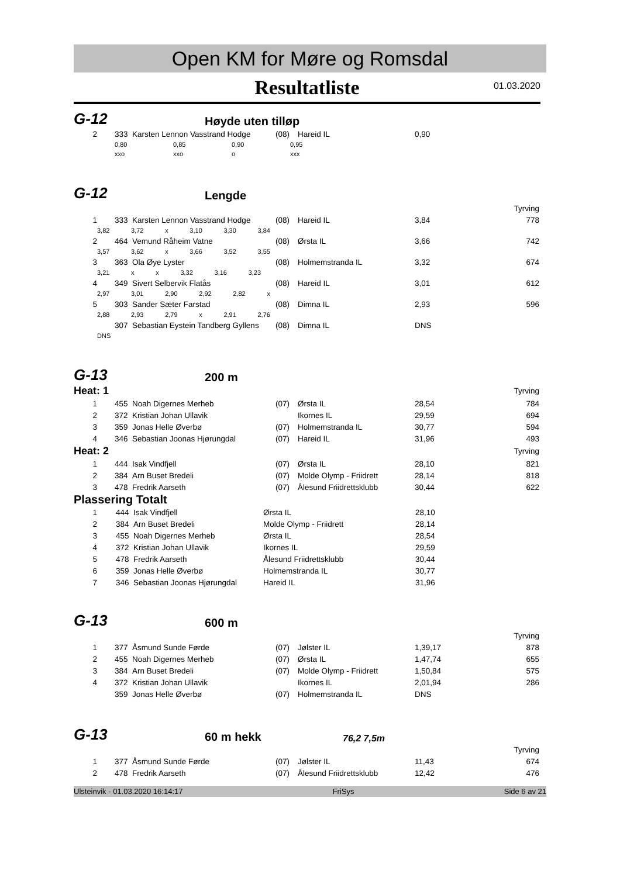Open KM for Møre og Romsdal
Resultatliste
01.03.2020
G-12 Høyde uten tilløp
| 2 | | 333 | Karsten Lennon Vasstrand Hodge | (08) | Hareid IL | 0,90 | |
| 0,80 | 0,85 | 0,90 | 0,95 |
| xxo | xxo | o | xxx |
G-12 Lengde
| Tyrving | | | | | | | |
| 1 | | 333 | Karsten Lennon Vasstrand Hodge | (08) | Hareid IL | 3,84 | 778 |
| | 3,82 3,72 x 3,10 3,30 3,84 | | | | | | |
| 2 | | 464 | Vemund Råheim Vatne | (08) | Ørsta IL | 3,66 | 742 |
| | 3,57 3,62 x 3,66 3,52 3,55 | | | | | | |
| 3 | | 363 | Ola Øye Lyster | (08) | Holmemstranda IL | 3,32 | 674 |
| | 3,21 x x 3,32 3,16 3,23 | | | | | | |
| 4 | | 349 | Sivert Selbervik Flatås | (08) | Hareid IL | 3,01 | 612 |
| | 2,97 3,01 2,90 2,92 2,82 x | | | | | | |
| 5 | | 303 | Sander Sæter Farstad | (08) | Dimna IL | 2,93 | 596 |
| | 2,88 2,93 2,79 x 2,91 2,76 | | | | | | |
| | | 307 | Sebastian Eystein Tandberg Gyllens | (08) | Dimna IL | DNS | |
| | DNS | | | | | | |
G-13 200 m
| Heat: 1 | | | | | | | Tyrving |
| 1 | | 455 | Noah Digernes Merheb | (07) | Ørsta IL | 28,54 | 784 |
| 2 | | 372 | Kristian Johan Ullavik | | Ikornes IL | 29,59 | 694 |
| 3 | | 359 | Jonas Helle Øverbø | (07) | Holmemstranda IL | 30,77 | 594 |
| 4 | | 346 | Sebastian Joonas Hjørungdal | (07) | Hareid IL | 31,96 | 493 |
| Heat: 2 | | | | | | | Tyrving |
| 1 | | 444 | Isak Vindfjell | (07) | Ørsta IL | 28,10 | 821 |
| 2 | | 384 | Arn Buset Bredeli | (07) | Molde Olymp - Friidrett | 28,14 | 818 |
| 3 | | 478 | Fredrik Aarseth | (07) | Ålesund Friidrettsklubb | 30,44 | 622 |
Plassering Totalt
| 1 | | 444 | Isak Vindfjell | Ørsta IL | 28,10 |
| 2 | | 384 | Arn Buset Bredeli | Molde Olymp - Friidrett | 28,14 |
| 3 | | 455 | Noah Digernes Merheb | Ørsta IL | 28,54 |
| 4 | | 372 | Kristian Johan Ullavik | Ikornes IL | 29,59 |
| 5 | | 478 | Fredrik Aarseth | Ålesund Friidrettsklubb | 30,44 |
| 6 | | 359 | Jonas Helle Øverbø | Holmemstranda IL | 30,77 |
| 7 | | 346 | Sebastian Joonas Hjørungdal | Hareid IL | 31,96 |
G-13 600 m
| Tyrving | | | | | | | |
| 1 | | 377 | Åsmund Sunde Førde | (07) | Jølster IL | 1,39,17 | 878 |
| 2 | | 455 | Noah Digernes Merheb | (07) | Ørsta IL | 1,47,74 | 655 |
| 3 | | 384 | Arn Buset Bredeli | (07) | Molde Olymp - Friidrett | 1,50,84 | 575 |
| 4 | | 372 | Kristian Johan Ullavik | | Ikornes IL | 2,01,94 | 286 |
| | | 359 | Jonas Helle Øverbø | (07) | Holmemstranda IL | DNS | |
G-13 60 m hekk 76,2 7,5m
| Tyrving | | | | | | | |
| 1 | | 377 | Åsmund Sunde Førde | (07) | Jølster IL | 11,43 | 674 |
| 2 | | 478 | Fredrik Aarseth | (07) | Ålesund Friidrettsklubb | 12,42 | 476 |
Ulsteinvik - 01.03.2020 16:14:17 FriSys Side 6 av 21